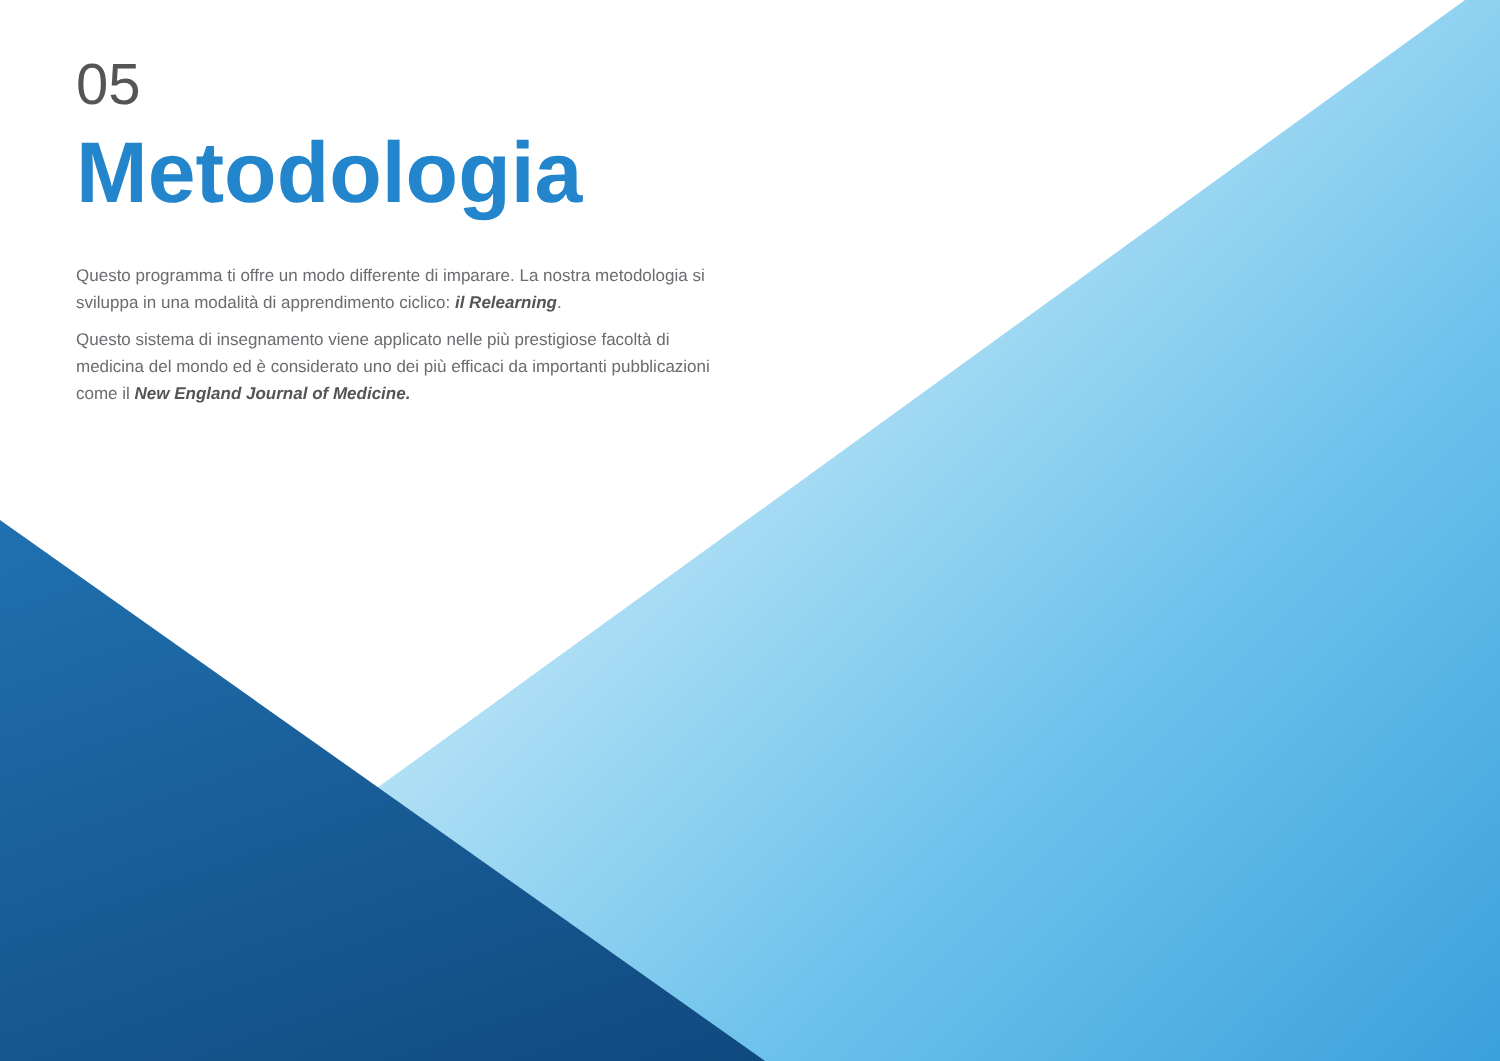05
Metodologia
Questo programma ti offre un modo differente di imparare. La nostra metodologia si sviluppa in una modalità di apprendimento ciclico: il Relearning.
Questo sistema di insegnamento viene applicato nelle più prestigiose facoltà di medicina del mondo ed è considerato uno dei più efficaci da importanti pubblicazioni come il New England Journal of Medicine.